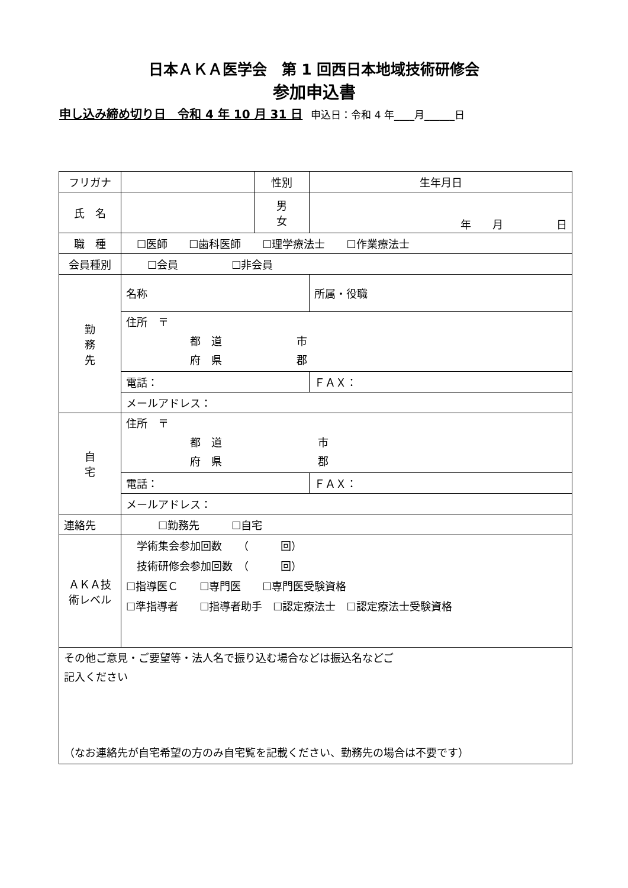日本ＡＫＡ医学会　第 1 回西日本地域技術研修会
参加申込書
申し込み締め切り日　令和 4 年 10 月 31 日 申込日：令和 4 年____月______日
| フリガナ | | 性別 | 生年月日 |
| 氏 名 | | 男 女 | 年 月 日 |
| 職 種 | ☐医師 ☐歯科医師 ☐理学療法士 ☐作業療法士 | | |
| 会員種別 | ☐会員 ☐非会員 | | |
| 勤 務 先 | 名称 | | 所属・役職 |
| | 住所 〒 都 道 市 府 県 郡 | | |
| | 電話： | | ＦＡＸ： |
| | メールアドレス： | | |
| 自 宅 | 住所 〒 都 道 市 府 県 郡 | | |
| | 電話： | | ＦＡＸ： |
| | メールアドレス： | | |
| 連絡先 | ☐勤務先 ☐自宅 | | |
| ＡＫＡ技術レベル | 学術集会参加回数 （ 回） 技術研修会参加回数 （ 回） ☐指導医Ｃ ☐専門医 ☐専門医受験資格 ☐準指導者 ☐指導者助手 ☐認定療法士 ☐認定療法士受験資格 | | |
| その他ご意見・ご要望等・法人名で振り込む場合などは振込名などご 記入ください （なお連絡先が自宅希望の方のみ自宅覧を記載ください、勤務先の場合は不要です） | | | |